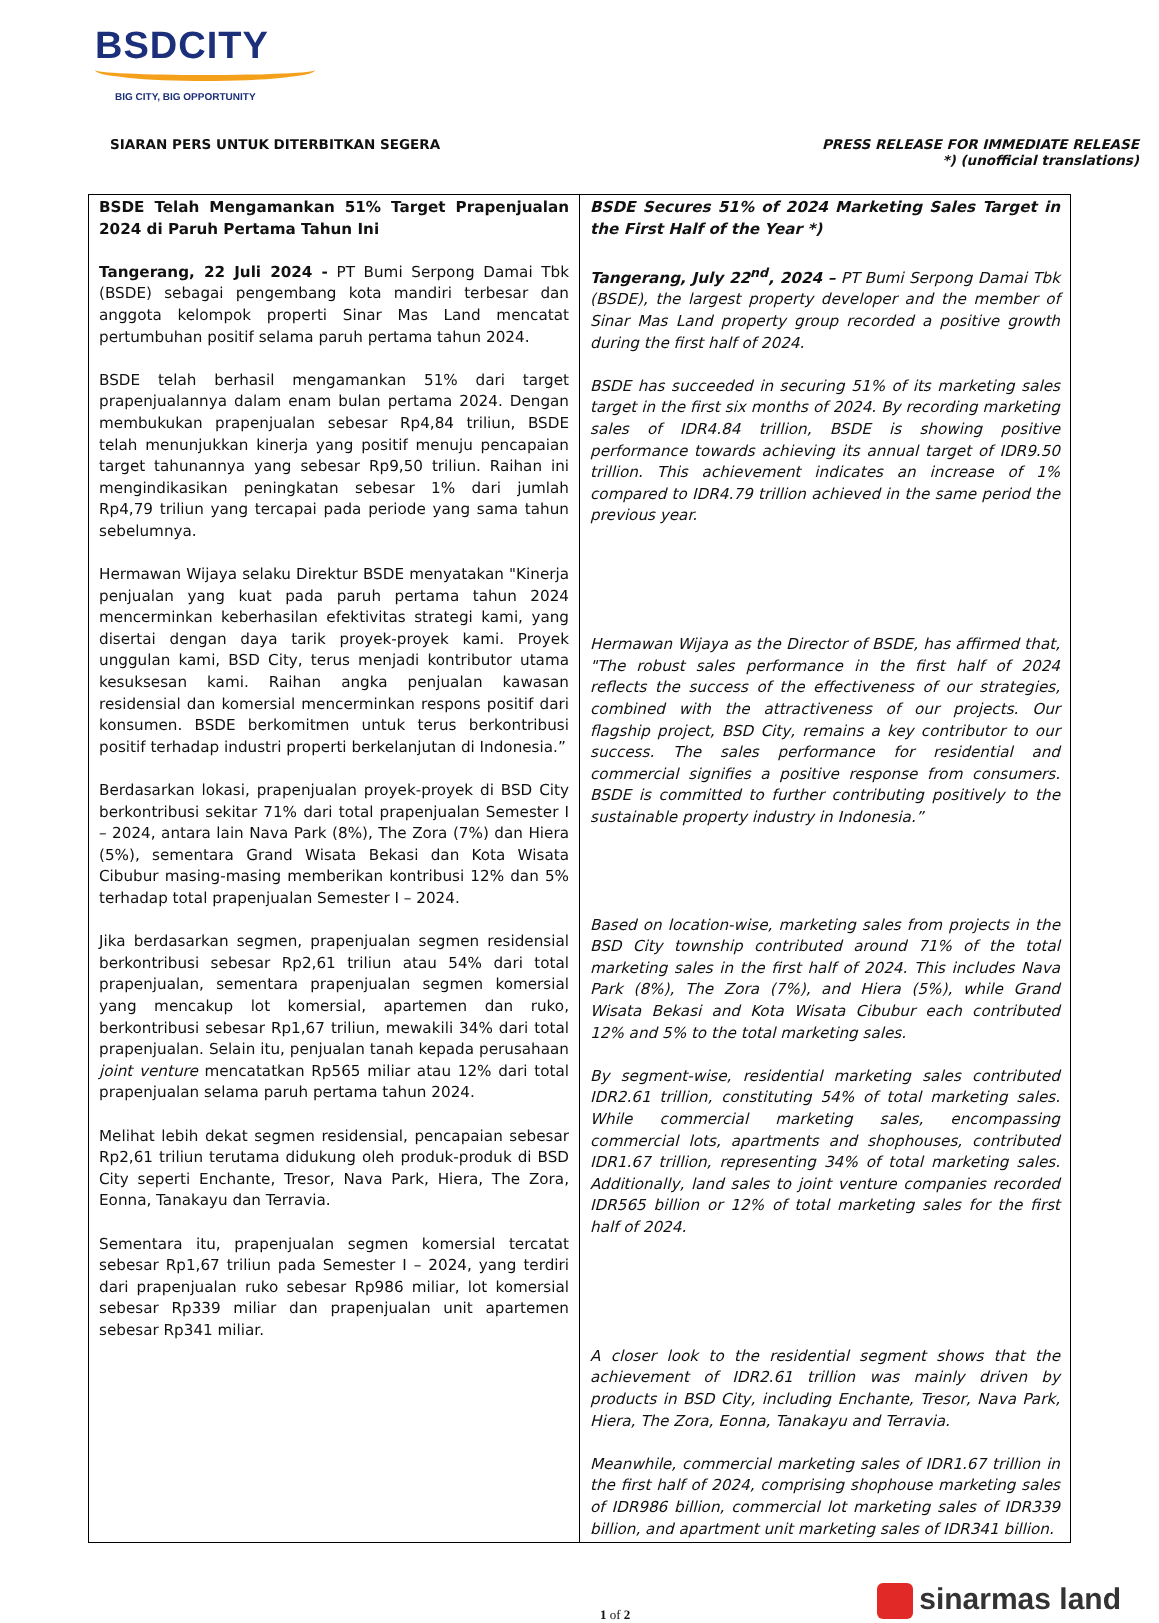BSDCITY
BIG CITY, BIG OPPORTUNITY
SIARAN PERS UNTUK DITERBITKAN SEGERA
PRESS RELEASE FOR IMMEDIATE RELEASE
*) (unofficial translations)
| BSDE Telah Mengamankan 51% Target Prapenjualan 2024 di Paruh Pertama Tahun Ini Tangerang, 22 Juli 2024 - PT Bumi Serpong Damai Tbk (BSDE) sebagai pengembang kota mandiri terbesar dan anggota kelompok properti Sinar Mas Land mencatat pertumbuhan positif selama paruh pertama tahun 2024. BSDE telah berhasil mengamankan 51% dari target prapenjualannya dalam enam bulan pertama 2024. Dengan membukukan prapenjualan sebesar Rp4,84 triliun, BSDE telah menunjukkan kinerja yang positif menuju pencapaian target tahunannya yang sebesar Rp9,50 triliun. Raihan ini mengindikasikan peningkatan sebesar 1% dari jumlah Rp4,79 triliun yang tercapai pada periode yang sama tahun sebelumnya. Hermawan Wijaya selaku Direktur BSDE menyatakan "Kinerja penjualan yang kuat pada paruh pertama tahun 2024 mencerminkan keberhasilan efektivitas strategi kami, yang disertai dengan daya tarik proyek-proyek kami. Proyek unggulan kami, BSD City, terus menjadi kontributor utama kesuksesan kami. Raihan angka penjualan kawasan residensial dan komersial mencerminkan respons positif dari konsumen. BSDE berkomitmen untuk terus berkontribusi positif terhadap industri properti berkelanjutan di Indonesia.” Berdasarkan lokasi, prapenjualan proyek-proyek di BSD City berkontribusi sekitar 71% dari total prapenjualan Semester I – 2024, antara lain Nava Park (8%), The Zora (7%) dan Hiera (5%), sementara Grand Wisata Bekasi dan Kota Wisata Cibubur masing-masing memberikan kontribusi 12% dan 5% terhadap total prapenjualan Semester I – 2024. Jika berdasarkan segmen, prapenjualan segmen residensial berkontribusi sebesar Rp2,61 triliun atau 54% dari total prapenjualan, sementara prapenjualan segmen komersial yang mencakup lot komersial, apartemen dan ruko, berkontribusi sebesar Rp1,67 triliun, mewakili 34% dari total prapenjualan. Selain itu, penjualan tanah kepada perusahaan joint venture mencatatkan Rp565 miliar atau 12% dari total prapenjualan selama paruh pertama tahun 2024. Melihat lebih dekat segmen residensial, pencapaian sebesar Rp2,61 triliun terutama didukung oleh produk-produk di BSD City seperti Enchante, Tresor, Nava Park, Hiera, The Zora, Eonna, Tanakayu dan Terravia. Sementara itu, prapenjualan segmen komersial tercatat sebesar Rp1,67 triliun pada Semester I – 2024, yang terdiri dari prapenjualan ruko sebesar Rp986 miliar, lot komersial sebesar Rp339 miliar dan prapenjualan unit apartemen sebesar Rp341 miliar. | BSDE Secures 51% of 2024 Marketing Sales Target in the First Half of the Year *) Tangerang, July 22<sup>nd</sup>, 2024 – PT Bumi Serpong Damai Tbk (BSDE), the largest property developer and the member of Sinar Mas Land property group recorded a positive growth during the first half of 2024. BSDE has succeeded in securing 51% of its marketing sales target in the first six months of 2024. By recording marketing sales of IDR4.84 trillion, BSDE is showing positive performance towards achieving its annual target of IDR9.50 trillion. This achievement indicates an increase of 1% compared to IDR4.79 trillion achieved in the same period the previous year. Hermawan Wijaya as the Director of BSDE, has affirmed that, "The robust sales performance in the first half of 2024 reflects the success of the effectiveness of our strategies, combined with the attractiveness of our projects. Our flagship project, BSD City, remains a key contributor to our success. The sales performance for residential and commercial signifies a positive response from consumers. BSDE is committed to further contributing positively to the sustainable property industry in Indonesia.” Based on location-wise, marketing sales from projects in the BSD City township contributed around 71% of the total marketing sales in the first half of 2024. This includes Nava Park (8%), The Zora (7%), and Hiera (5%), while Grand Wisata Bekasi and Kota Wisata Cibubur each contributed 12% and 5% to the total marketing sales. By segment-wise, residential marketing sales contributed IDR2.61 trillion, constituting 54% of total marketing sales. While commercial marketing sales, encompassing commercial lots, apartments and shophouses, contributed IDR1.67 trillion, representing 34% of total marketing sales. Additionally, land sales to joint venture companies recorded IDR565 billion or 12% of total marketing sales for the first half of 2024. A closer look to the residential segment shows that the achievement of IDR2.61 trillion was mainly driven by products in BSD City, including Enchante, Tresor, Nava Park, Hiera, The Zora, Eonna, Tanakayu and Terravia. Meanwhile, commercial marketing sales of IDR1.67 trillion in the first half of 2024, comprising shophouse marketing sales of IDR986 billion, commercial lot marketing sales of IDR339 billion, and apartment unit marketing sales of IDR341 billion. |
1 of 2
sinarmas land